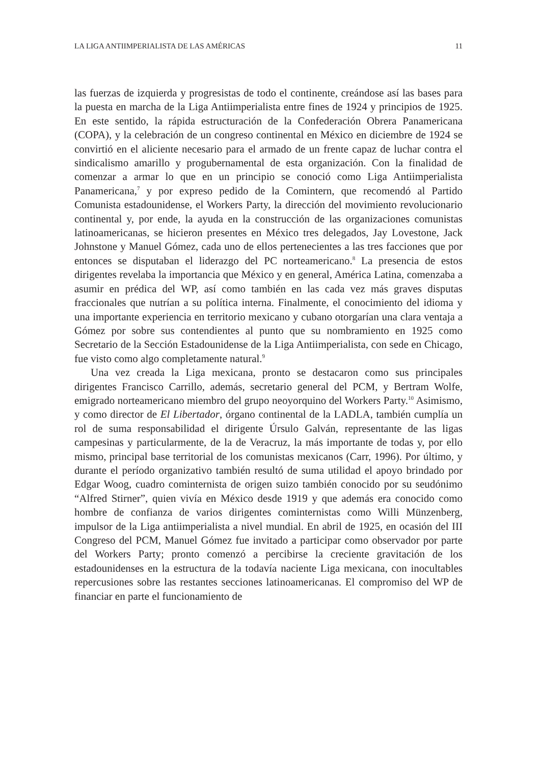LA LIGA ANTIIMPERIALISTA DE LAS AMÉRICAS 11
las fuerzas de izquierda y progresistas de todo el continente, creándose así las bases para la puesta en marcha de la Liga Antiimperialista entre fines de 1924 y principios de 1925. En este sentido, la rápida estructuración de la Confederación Obrera Panamericana (COPA), y la celebración de un congreso continental en México en diciembre de 1924 se convirtió en el aliciente necesario para el armado de un frente capaz de luchar contra el sindicalismo amarillo y progubernamental de esta organización. Con la finalidad de comenzar a armar lo que en un principio se conoció como Liga Antiimperialista Panamericana,<sup>7</sup> y por expreso pedido de la Comintern, que recomendó al Partido Comunista estadounidense, el Workers Party, la dirección del movimiento revolucionario continental y, por ende, la ayuda en la construcción de las organizaciones comunistas latinoamericanas, se hicieron presentes en México tres delegados, Jay Lovestone, Jack Johnstone y Manuel Gómez, cada uno de ellos pertenecientes a las tres facciones que por entonces se disputaban el liderazgo del PC norteamericano.<sup>8</sup> La presencia de estos dirigentes revelaba la importancia que México y en general, América Latina, comenzaba a asumir en prédica del WP, así como también en las cada vez más graves disputas fraccionales que nutrían a su política interna. Finalmente, el conocimiento del idioma y una importante experiencia en territorio mexicano y cubano otorgarían una clara ventaja a Gómez por sobre sus contendientes al punto que su nombramiento en 1925 como Secretario de la Sección Estadounidense de la Liga Antiimperialista, con sede en Chicago, fue visto como algo completamente natural.<sup>9</sup>
Una vez creada la Liga mexicana, pronto se destacaron como sus principales dirigentes Francisco Carrillo, además, secretario general del PCM, y Bertram Wolfe, emigrado norteamericano miembro del grupo neoyorquino del Workers Party.<sup>10</sup> Asimismo, y como director de El Libertador, órgano continental de la LADLA, también cumplía un rol de suma responsabilidad el dirigente Úrsulo Galván, representante de las ligas campesinas y particularmente, de la de Veracruz, la más importante de todas y, por ello mismo, principal base territorial de los comunistas mexicanos (Carr, 1996). Por último, y durante el período organizativo también resultó de suma utilidad el apoyo brindado por Edgar Woog, cuadro cominternista de origen suizo también conocido por su seudónimo “Alfred Stirner”, quien vivía en México desde 1919 y que además era conocido como hombre de confianza de varios dirigentes cominternistas como Willi Münzenberg, impulsor de la Liga antiimperialista a nivel mundial. En abril de 1925, en ocasión del III Congreso del PCM, Manuel Gómez fue invitado a participar como observador por parte del Workers Party; pronto comenzó a percibirse la creciente gravitación de los estadounidenses en la estructura de la todavía naciente Liga mexicana, con inocultables repercusiones sobre las restantes secciones latinoamericanas. El compromiso del WP de financiar en parte el funcionamiento de